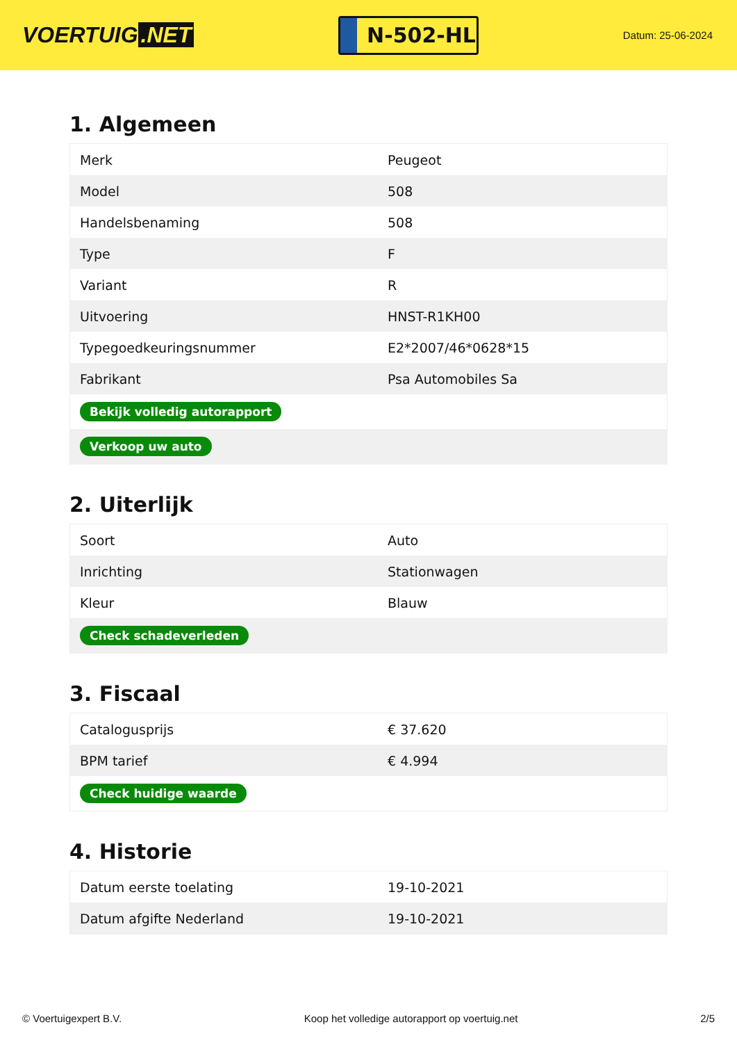VOERTUIG.NET
N-502-HL
Datum: 25-06-2024
1. Algemeen
| Merk | Peugeot |
| Model | 508 |
| Handelsbenaming | 508 |
| Type | F |
| Variant | R |
| Uitvoering | HNST-R1KH00 |
| Typegoedkeuringsnummer | E2*2007/46*0628*15 |
| Fabrikant | Psa Automobiles Sa |
| Bekijk volledig autorapport | |
| Verkoop uw auto | |
2. Uiterlijk
| Soort | Auto |
| Inrichting | Stationwagen |
| Kleur | Blauw |
| Check schadeverleden | |
3. Fiscaal
| Catalogusprijs | € 37.620 |
| BPM tarief | € 4.994 |
| Check huidige waarde | |
4. Historie
| Datum eerste toelating | 19-10-2021 |
| Datum afgifte Nederland | 19-10-2021 |
© Voertuigexpert B.V. Koop het volledige autorapport op voertuig.net 2/5